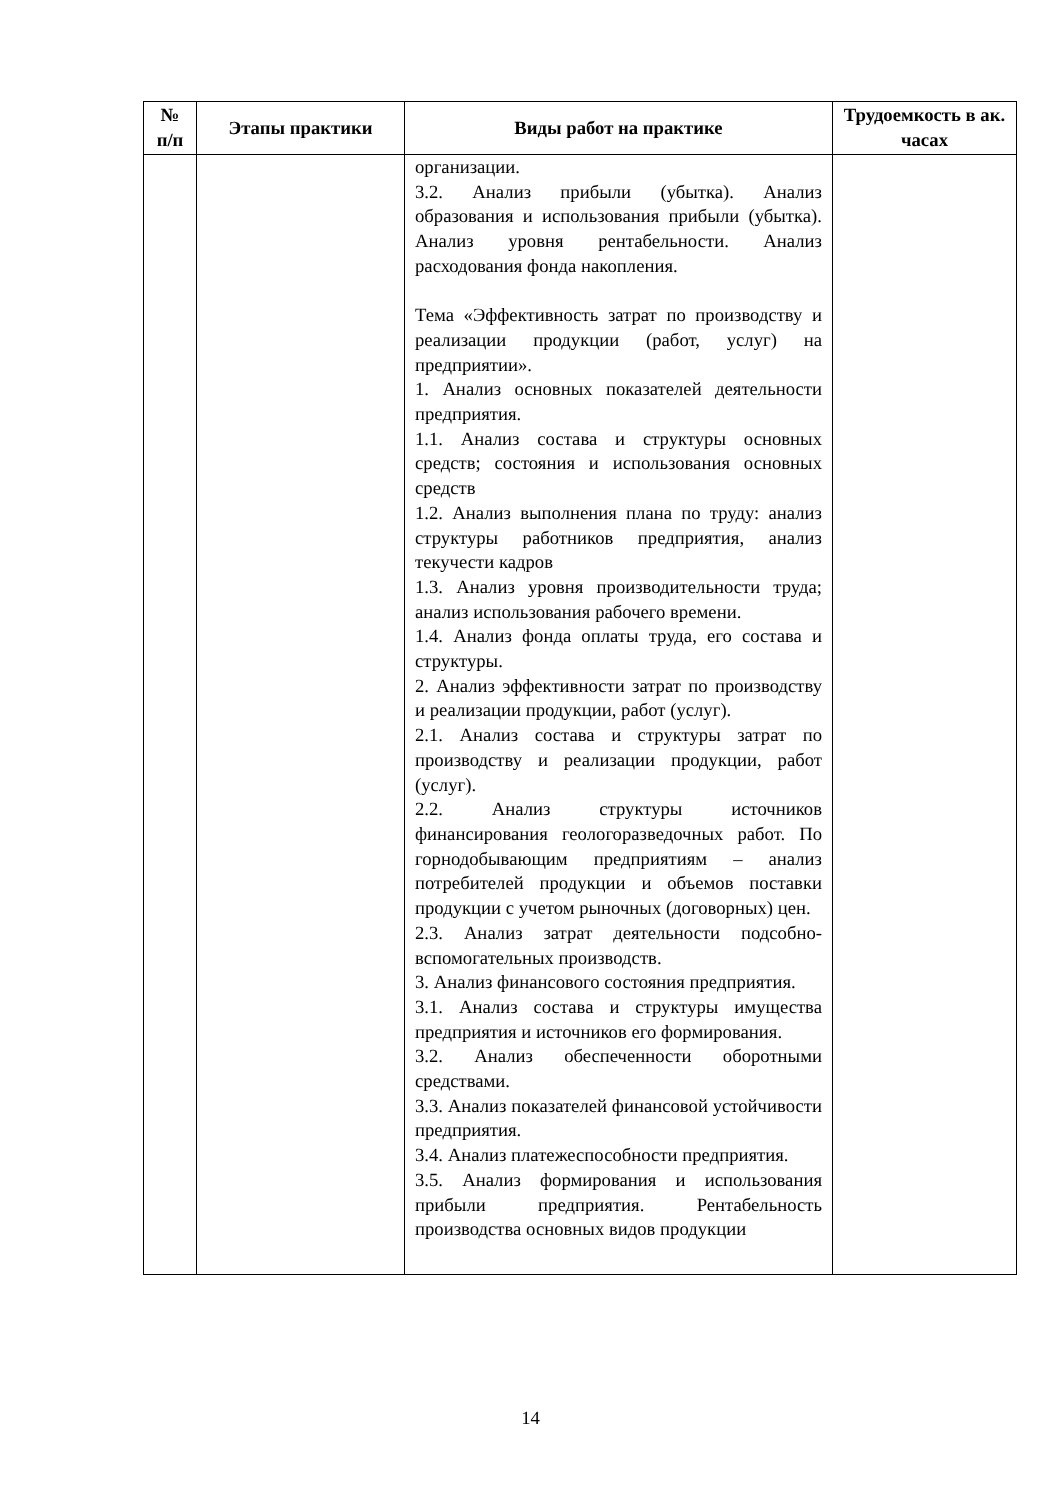| № п/п | Этапы практики | Виды работ на практике | Трудоемкость в ак. часах |
| --- | --- | --- | --- |
| | | организации. 3.2. Анализ прибыли (убытка). Анализ образования и использования прибыли (убытка). Анализ уровня рентабельности. Анализ расходования фонда накопления. Тема «Эффективность затрат по производству и реализации продукции (работ, услуг) на предприятии». 1. Анализ основных показателей деятельности предприятия. 1.1. Анализ состава и структуры основных средств; состояния и использования основных средств 1.2. Анализ выполнения плана по труду: анализ структуры работников предприятия, анализ текучести кадров 1.3. Анализ уровня производительности труда; анализ использования рабочего времени. 1.4. Анализ фонда оплаты труда, его состава и структуры. 2. Анализ эффективности затрат по производству и реализации продукции, работ (услуг). 2.1. Анализ состава и структуры затрат по производству и реализации продукции, работ (услуг). 2.2. Анализ структуры источников финансирования геологоразведочных работ. По горнодобывающим предприятиям – анализ потребителей продукции и объемов поставки продукции с учетом рыночных (договорных) цен. 2.3. Анализ затрат деятельности подсобно-вспомогательных производств. 3. Анализ финансового состояния предприятия. 3.1. Анализ состава и структуры имущества предприятия и источников его формирования. 3.2. Анализ обеспеченности оборотными средствами. 3.3. Анализ показателей финансовой устойчивости предприятия. 3.4. Анализ платежеспособности предприятия. 3.5. Анализ формирования и использования прибыли предприятия. Рентабельность производства основных видов продукции | |
14